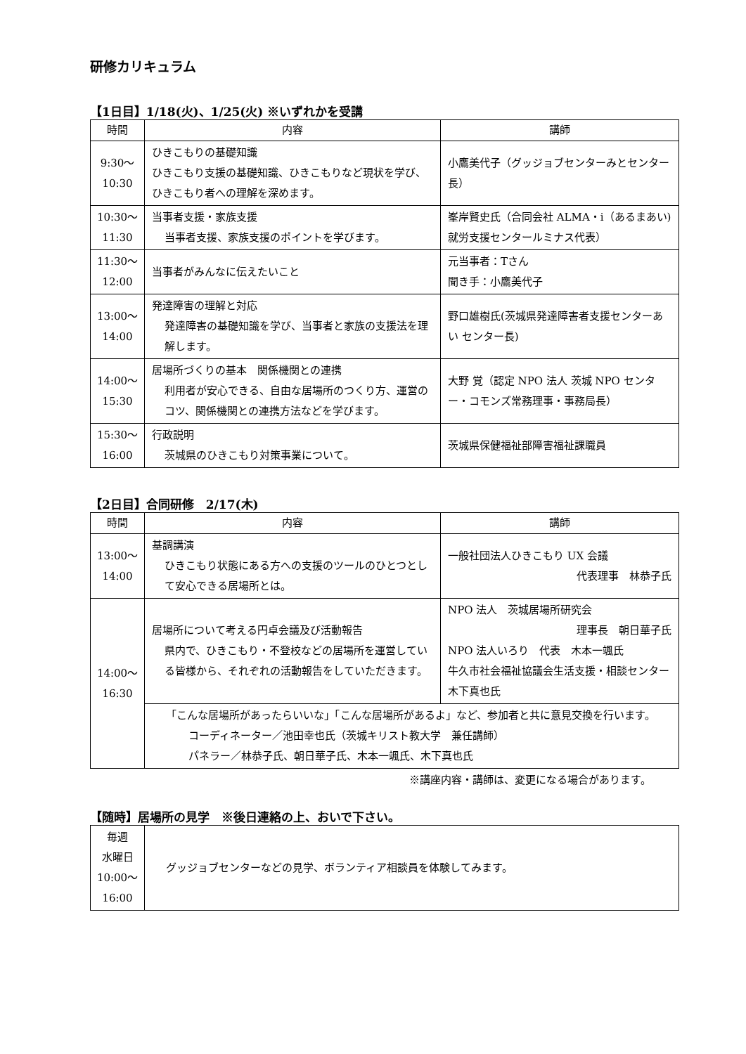研修カリキュラム
【1日目】1/18(火)、1/25(火) ※いずれかを受講
| 時間 | 内容 | 講師 |
| --- | --- | --- |
| 9:30～ 10:30 | ひきこもりの基礎知識 ひきこもり支援の基礎知識、ひきこもりなど現状を学び、ひきこもり者への理解を深めます。 | 小鷹美代子（グッジョブセンターみとセンター長） |
| 10:30～ 11:30 | 当事者支援・家族支援 当事者支援、家族支援のポイントを学びます。 | 峯岸賢史氏（合同会社 ALMA・i（あるまあい)就労支援センタールミナス代表） |
| 11:30～ 12:00 | 当事者がみんなに伝えたいこと | 元当事者：Tさん 聞き手：小鷹美代子 |
| 13:00～ 14:00 | 発達障害の理解と対応 発達障害の基礎知識を学び、当事者と家族の支援法を理解します。 | 野口雄樹氏(茨城県発達障害者支援センターあい センター長) |
| 14:00～ 15:30 | 居場所づくりの基本 関係機関との連携 利用者が安心できる、自由な居場所のつくり方、運営のコツ、関係機関との連携方法などを学びます。 | 大野 覚（認定 NPO 法人 茨城 NPO センター・コモンズ常務理事・事務局長） |
| 15:30～ 16:00 | 行政説明 茨城県のひきこもり対策事業について。 | 茨城県保健福祉部障害福祉課職員 |
【2日目】合同研修　2/17(木)
| 時間 | 内容 | 講師 |
| --- | --- | --- |
| 13:00～ 14:00 | 基調講演 ひきこもり状態にある方への支援のツールのひとつとして安心できる居場所とは。 | 一般社団法人ひきこもり UX 会議 代表理事 林恭子氏 |
| 14:00～ 16:30 | 居場所について考える円卓会議及び活動報告 県内で、ひきこもり・不登校などの居場所を運営している皆様から、それぞれの活動報告をしていただきます。 | NPO 法人 茨城居場所研究会 理事長 朝日華子氏 NPO 法人いろり 代表 木本一颯氏 牛久市社会福祉協議会生活支援・相談センター 木下真也氏 |
| | 「こんな居場所があったらいいな」「こんな居場所があるよ」など、参加者と共に意見交換を行います。 コーディネーター／池田幸也氏（茨城キリスト教大学 兼任講師） パネラー／林恭子氏、朝日華子氏、木本一颯氏、木下真也氏 | |
※講座内容・講師は、変更になる場合があります。
【随時】居場所の見学　※後日連絡の上、おいで下さい。
| 毎週 水曜日 10:00～ 16:00 | グッジョブセンターなどの見学、ボランティア相談員を体験してみます。 |